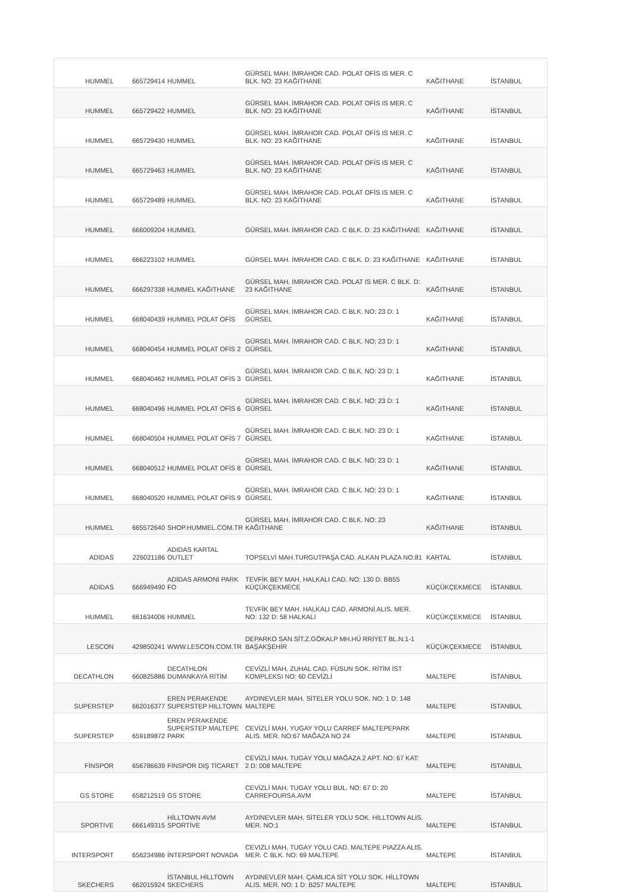| HUMMEL | 665729414 | HUMMEL | GÜRSEL MAH. İMRAHOR CAD. POLAT OFİS IS MER. C BLK. NO: 23 KAĞITHANE | KAĞITHANE | İSTANBUL |
| HUMMEL | 665729422 | HUMMEL | GÜRSEL MAH. İMRAHOR CAD. POLAT OFİS IS MER. C BLK. NO: 23 KAĞITHANE | KAĞITHANE | İSTANBUL |
| HUMMEL | 665729430 | HUMMEL | GÜRSEL MAH. İMRAHOR CAD. POLAT OFİS IS MER. C BLK. NO: 23 KAĞITHANE | KAĞITHANE | İSTANBUL |
| HUMMEL | 665729463 | HUMMEL | GÜRSEL MAH. İMRAHOR CAD. POLAT OFİS IS MER. C BLK. NO: 23 KAĞITHANE | KAĞITHANE | İSTANBUL |
| HUMMEL | 665729489 | HUMMEL | GÜRSEL MAH. İMRAHOR CAD. POLAT OFİS IS MER. C BLK. NO: 23 KAĞITHANE | KAĞITHANE | İSTANBUL |
| HUMMEL | 666009204 | HUMMEL | GÜRSEL MAH. İMRAHOR CAD. C BLK. D: 23 KAĞITHANE | KAĞITHANE | İSTANBUL |
| HUMMEL | 666223102 | HUMMEL | GÜRSEL MAH. İMRAHOR CAD. C BLK. D: 23 KAĞITHANE | KAĞITHANE | İSTANBUL |
| HUMMEL | 666297338 | HUMMEL KAĞITHANE | GÜRSEL MAH. İMRAHOR CAD. POLAT IS MER. C BLK. D: 23 KAĞITHANE | KAĞITHANE | İSTANBUL |
| HUMMEL | 668040439 | HUMMEL POLAT OFİS | GÜRSEL MAH. İMRAHOR CAD. C BLK. NO: 23 D: 1 GÜRSEL | KAĞITHANE | İSTANBUL |
| HUMMEL | 668040454 | HUMMEL POLAT OFİS 2 | GÜRSEL MAH. İMRAHOR CAD. C BLK. NO: 23 D: 1 GÜRSEL | KAĞITHANE | İSTANBUL |
| HUMMEL | 668040462 | HUMMEL POLAT OFİS 3 | GÜRSEL MAH. İMRAHOR CAD. C BLK. NO: 23 D: 1 GÜRSEL | KAĞITHANE | İSTANBUL |
| HUMMEL | 668040496 | HUMMEL POLAT OFİS 6 | GÜRSEL MAH. İMRAHOR CAD. C BLK. NO: 23 D: 1 GÜRSEL | KAĞITHANE | İSTANBUL |
| HUMMEL | 668040504 | HUMMEL POLAT OFİS 7 | GÜRSEL MAH. İMRAHOR CAD. C BLK. NO: 23 D: 1 GÜRSEL | KAĞITHANE | İSTANBUL |
| HUMMEL | 668040512 | HUMMEL POLAT OFİS 8 | GÜRSEL MAH. İMRAHOR CAD. C BLK. NO: 23 D: 1 GÜRSEL | KAĞITHANE | İSTANBUL |
| HUMMEL | 668040520 | HUMMEL POLAT OFİS 9 | GÜRSEL MAH. İMRAHOR CAD. C BLK. NO: 23 D: 1 GÜRSEL | KAĞITHANE | İSTANBUL |
| HUMMEL | 665572640 | SHOP.HUMMEL.COM.TR | GÜRSEL MAH. İMRAHOR CAD. C BLK. NO: 23 KAĞITHANE | KAĞITHANE | İSTANBUL |
| ADIDAS | 226021186 | ADIDAS KARTAL OUTLET | TOPSELVİ MAH.TURGUTPAŞA CAD. ALKAN PLAZA NO.81 | KARTAL | İSTANBUL |
| ADIDAS | 666949490 | ADİDAS ARMONİ PARK FO | TEVFİK BEY MAH. HALKALI CAD. NO: 130 D: BB55 KÜÇÜKÇEKMECE | KÜÇÜKÇEKMECE | İSTANBUL |
| HUMMEL | 661634006 | HUMMEL | TEVFİK BEY MAH. HALKALI CAD. ARMONİ ALIS. MER. NO: 132 D: 58 HALKALI | KÜÇÜKÇEKMECE | İSTANBUL |
| LESCON | 429850241 | WWW.LESCON.COM.TR | DEPARKO SAN.SİT.Z.GÖKALP MH.HÜ RRİYET BL.N:1-1 BAŞAKŞEHİR | KÜÇÜKÇEKMECE | İSTANBUL |
| DECATHLON | 660825886 | DECATHLON DUMANKAYA RİTİM | CEVİZLİ MAH. ZUHAL CAD. FÜSUN SOK. RİTİM İST KOMPLEKSI NO: 60 CEVİZLİ | MALTEPE | İSTANBUL |
| SUPERSTEP | 662016377 | EREN PERAKENDE SUPERSTEP HILLTOWN | AYDINEVLER MAH. SİTELER YOLU SOK. NO: 1 D: 148 MALTEPE | MALTEPE | İSTANBUL |
| SUPERSTEP | 659189872 | EREN PERAKENDE SUPERSTEP MALTEPE PARK | CEVİZLİ MAH. YUGAY YOLU CARREF MALTEPEPARK ALIS. MER. NO:67 MAĞAZA NO 24 | MALTEPE | İSTANBUL |
| FİNSPOR | 656786639 | FİNSPOR DIŞ TİCARET | CEVİZLİ MAH. TUGAY YOLU MAĞAZA 2 APT. NO: 67 KAT: 2 D: 008 MALTEPE | MALTEPE | İSTANBUL |
| GS STORE | 658212519 | GS STORE | CEVİZLİ MAH. TUGAY YOLU BUL. NO: 67 D: 20 CARREFOURSA.AVM | MALTEPE | İSTANBUL |
| SPORTIVE | 666149315 | HİLLTOWN AVM SPORTİVE | AYDINEVLER MAH. SİTELER YOLU SOK. HİLLTOWN ALIS. MER. NO:1 | MALTEPE | İSTANBUL |
| INTERSPORT | 656234986 | İNTERSPORT NOVADA | CEVIZLI MAH. TUGAY YOLU CAD. MALTEPE PIAZZA ALIS. MER. C BLK. NO: 69 MALTEPE | MALTEPE | İSTANBUL |
| SKECHERS | 662015924 | İSTANBUL HİLLTOWN SKECHERS | AYDINEVLER MAH. ÇAMLICA SİT YOLU SOK. HİLLTOWN ALIS. MER. NO: 1 D: B257 MALTEPE | MALTEPE | İSTANBUL |